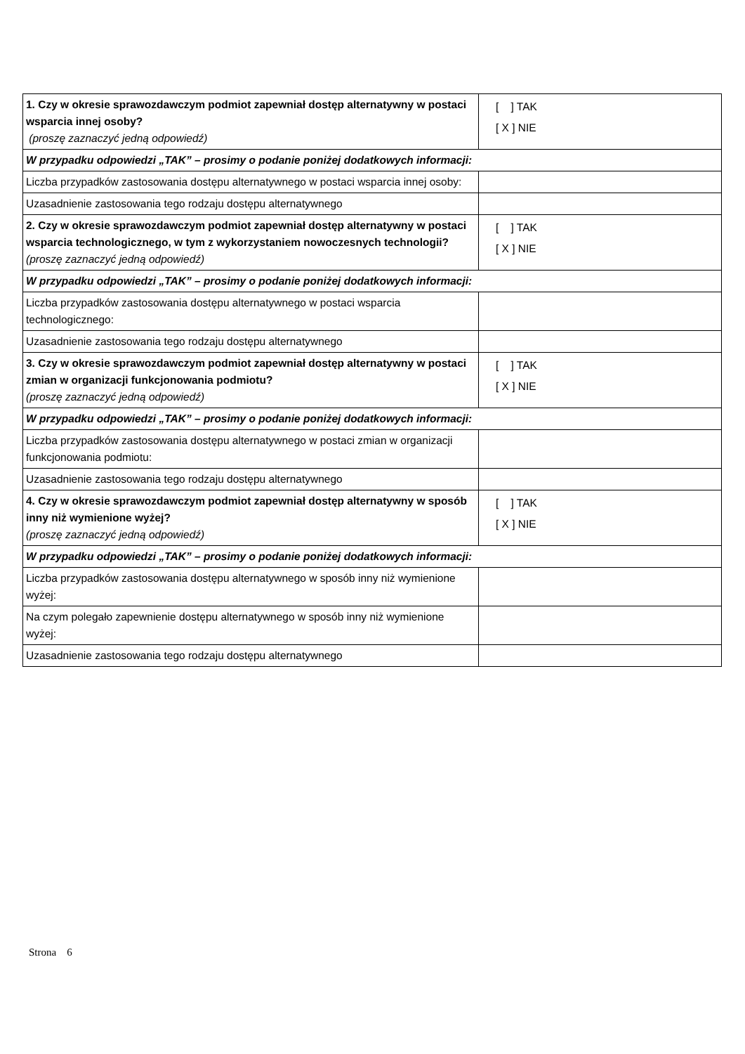| 1. Czy w okresie sprawozdawczym podmiot zapewniał dostęp alternatywny w postaci wsparcia innej osoby? (proszę zaznaczyć jedną odpowiedź) | [ ] TAK [ X ] NIE |
| W przypadku odpowiedzi „TAK” – prosimy o podanie poniżej dodatkowych informacji: | |
| Liczba przypadków zastosowania dostępu alternatywnego w postaci wsparcia innej osoby: | |
| Uzasadnienie zastosowania tego rodzaju dostępu alternatywnego | |
| 2. Czy w okresie sprawozdawczym podmiot zapewniał dostęp alternatywny w postaci wsparcia technologicznego, w tym z wykorzystaniem nowoczesnych technologii? (proszę zaznaczyć jedną odpowiedź) | [ ] TAK [ X ] NIE |
| W przypadku odpowiedzi „TAK” – prosimy o podanie poniżej dodatkowych informacji: | |
| Liczba przypadków zastosowania dostępu alternatywnego w postaci wsparcia technologicznego: | |
| Uzasadnienie zastosowania tego rodzaju dostępu alternatywnego | |
| 3. Czy w okresie sprawozdawczym podmiot zapewniał dostęp alternatywny w postaci zmian w organizacji funkcjonowania podmiotu? (proszę zaznaczyć jedną odpowiedź) | [ ] TAK [ X ] NIE |
| W przypadku odpowiedzi „TAK” – prosimy o podanie poniżej dodatkowych informacji: | |
| Liczba przypadków zastosowania dostępu alternatywnego w postaci zmian w organizacji funkcjonowania podmiotu: | |
| Uzasadnienie zastosowania tego rodzaju dostępu alternatywnego | |
| 4. Czy w okresie sprawozdawczym podmiot zapewniał dostęp alternatywny w sposób inny niż wymienione wyżej? (proszę zaznaczyć jedną odpowiedź) | [ ] TAK [ X ] NIE |
| W przypadku odpowiedzi „TAK” – prosimy o podanie poniżej dodatkowych informacji: | |
| Liczba przypadków zastosowania dostępu alternatywnego w sposób inny niż wymienione wyżej: | |
| Na czym polegało zapewnienie dostępu alternatywnego w sposób inny niż wymienione wyżej: | |
| Uzasadnienie zastosowania tego rodzaju dostępu alternatywnego | |
Strona 6